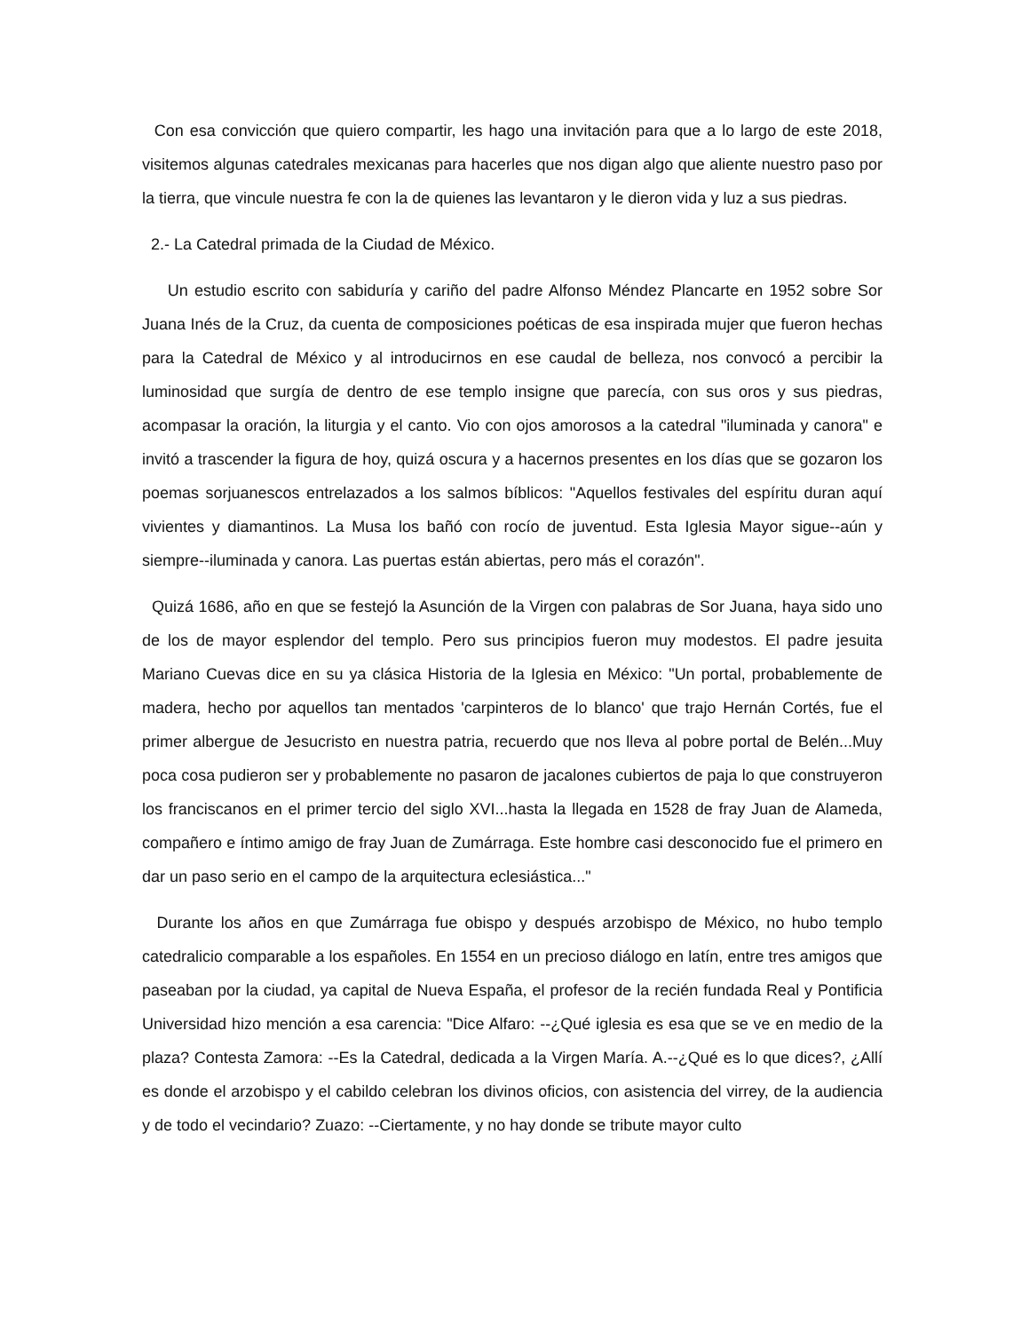Con esa convicción que quiero compartir, les hago una invitación para que a lo largo de este 2018, visitemos algunas catedrales mexicanas para hacerles que nos digan algo que aliente nuestro paso por la tierra, que vincule nuestra fe con la de quienes las levantaron y le dieron vida y luz a sus piedras.
2.- La Catedral primada de la Ciudad de México.
Un estudio escrito con sabiduría y cariño del padre Alfonso Méndez Plancarte en 1952 sobre Sor Juana Inés de la Cruz, da cuenta de composiciones poéticas de esa inspirada mujer que fueron hechas para la Catedral de México y al introducirnos en ese caudal de belleza, nos convocó a percibir la luminosidad que surgía de dentro de ese templo insigne que parecía, con sus oros y sus piedras, acompasar la oración, la liturgia y el canto. Vio con ojos amorosos a la catedral "iluminada y canora" e invitó a trascender la figura de hoy, quizá oscura y a hacernos presentes en los días que se gozaron los poemas sorjuanescos entrelazados a los salmos bíblicos: "Aquellos festivales del espíritu duran aquí vivientes y diamantinos. La Musa los bañó con rocío de juventud. Esta Iglesia Mayor sigue--aún y siempre--iluminada y canora. Las puertas están abiertas, pero más el corazón".
Quizá 1686, año en que se festejó la Asunción de la Virgen con palabras de Sor Juana, haya sido uno de los de mayor esplendor del templo. Pero sus principios fueron muy modestos. El padre jesuita Mariano Cuevas dice en su ya clásica Historia de la Iglesia en México: "Un portal, probablemente de madera, hecho por aquellos tan mentados 'carpinteros de lo blanco' que trajo Hernán Cortés, fue el primer albergue de Jesucristo en nuestra patria, recuerdo que nos lleva al pobre portal de Belén...Muy poca cosa pudieron ser y probablemente no pasaron de jacalones cubiertos de paja lo que construyeron los franciscanos en el primer tercio del siglo XVI...hasta la llegada en 1528 de fray Juan de Alameda, compañero e íntimo amigo de fray Juan de Zumárraga. Este hombre casi desconocido fue el primero en dar un paso serio en el campo de la arquitectura eclesiástica..."
Durante los años en que Zumárraga fue obispo y después arzobispo de México, no hubo templo catedralicio comparable a los españoles. En 1554 en un precioso diálogo en latín, entre tres amigos que paseaban por la ciudad, ya capital de Nueva España, el profesor de la recién fundada Real y Pontificia Universidad hizo mención a esa carencia: "Dice Alfaro: --¿Qué iglesia es esa que se ve en medio de la plaza? Contesta Zamora: --Es la Catedral, dedicada a la Virgen María. A.--¿Qué es lo que dices?, ¿Allí es donde el arzobispo y el cabildo celebran los divinos oficios, con asistencia del virrey, de la audiencia y de todo el vecindario? Zuazo: --Ciertamente, y no hay donde se tribute mayor culto